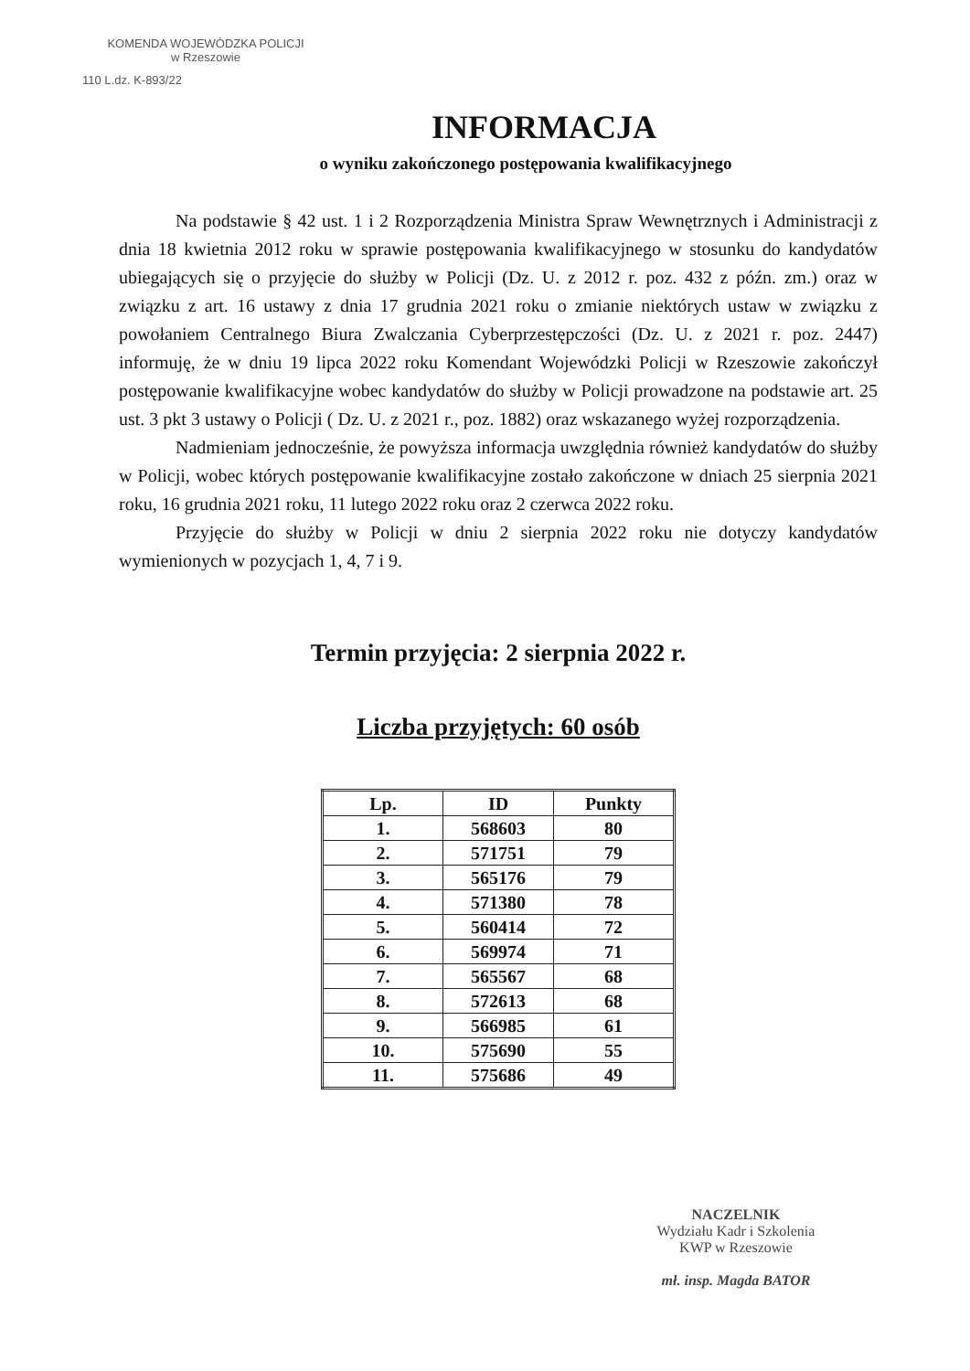KOMENDA WOJEWÓDZKA POLICJI
w Rzeszowie
110 L.dz. K-893/22
INFORMACJA
o wyniku zakończonego postępowania kwalifikacyjnego
Na podstawie § 42 ust. 1 i 2 Rozporządzenia Ministra Spraw Wewnętrznych i Administracji z dnia 18 kwietnia 2012 roku w sprawie postępowania kwalifikacyjnego w stosunku do kandydatów ubiegających się o przyjęcie do służby w Policji (Dz. U. z 2012 r. poz. 432 z późn. zm.) oraz w związku z art. 16 ustawy z dnia 17 grudnia 2021 roku o zmianie niektórych ustaw w związku z powołaniem Centralnego Biura Zwalczania Cyberprzestępczości (Dz. U. z 2021 r. poz. 2447) informuję, że w dniu 19 lipca 2022 roku Komendant Wojewódzki Policji w Rzeszowie zakończył postępowanie kwalifikacyjne wobec kandydatów do służby w Policji prowadzone na podstawie art. 25 ust. 3 pkt 3 ustawy o Policji ( Dz. U. z 2021 r., poz. 1882) oraz wskazanego wyżej rozporządzenia.
Nadmieniam jednocześnie, że powyższa informacja uwzględnia również kandydatów do służby w Policji, wobec których postępowanie kwalifikacyjne zostało zakończone w dniach 25 sierpnia 2021 roku, 16 grudnia 2021 roku, 11 lutego 2022 roku oraz 2 czerwca 2022 roku.
Przyjęcie do służby w Policji w dniu 2 sierpnia 2022 roku nie dotyczy kandydatów wymienionych w pozycjach 1, 4, 7 i 9.
Termin przyjęcia: 2 sierpnia 2022 r.
Liczba przyjętych: 60 osób
| Lp. | ID | Punkty |
| --- | --- | --- |
| 1. | 568603 | 80 |
| 2. | 571751 | 79 |
| 3. | 565176 | 79 |
| 4. | 571380 | 78 |
| 5. | 560414 | 72 |
| 6. | 569974 | 71 |
| 7. | 565567 | 68 |
| 8. | 572613 | 68 |
| 9. | 566985 | 61 |
| 10. | 575690 | 55 |
| 11. | 575686 | 49 |
NACZELNIK
Wydziału Kadr i Szkolenia
KWP w Rzeszowie
mł. insp. Magda BATOR